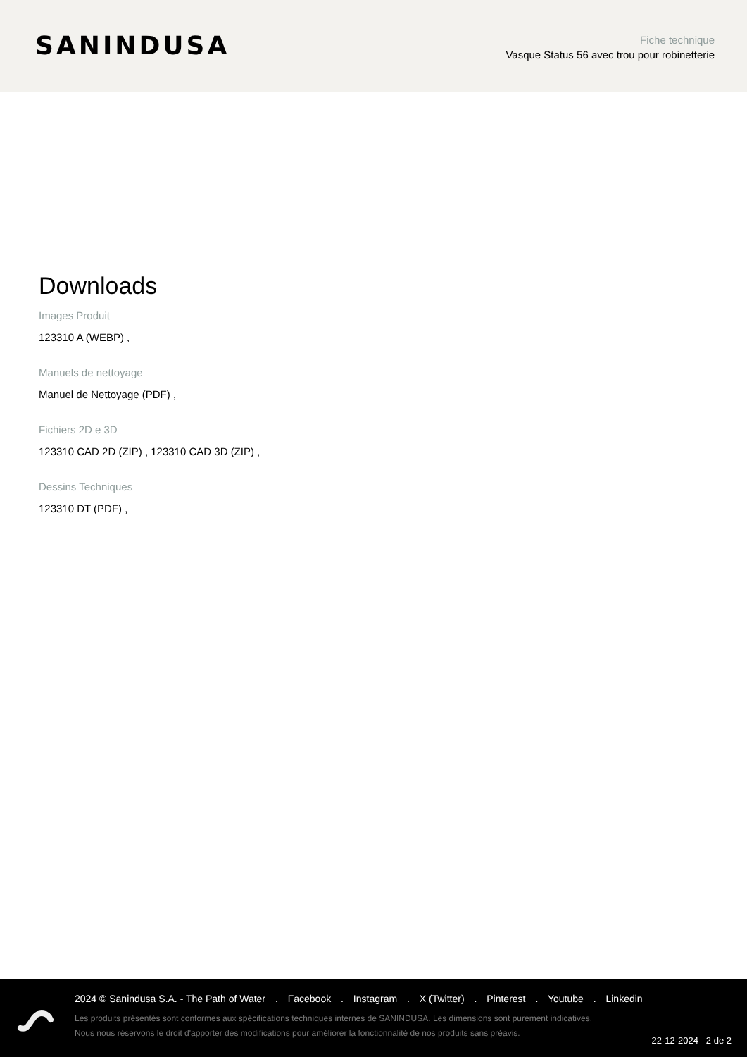SANINDUSA
Fiche technique
Vasque Status 56 avec trou pour robinetterie
Downloads
Images Produit
123310 A (WEBP) ,
Manuels de nettoyage
Manuel de Nettoyage (PDF) ,
Fichiers 2D e 3D
123310 CAD 2D (ZIP) , 123310 CAD 3D (ZIP) ,
Dessins Techniques
123310 DT (PDF) ,
2024 © Sanindusa S.A. - The Path of Water . Facebook . Instagram . X (Twitter) . Pinterest . Youtube . Linkedin
Les produits présentés sont conformes aux spécifications techniques internes de SANINDUSA. Les dimensions sont purement indicatives.
Nous nous réservons le droit d'apporter des modifications pour améliorer la fonctionnalité de nos produits sans préavis.
22-12-2024 2 de 2